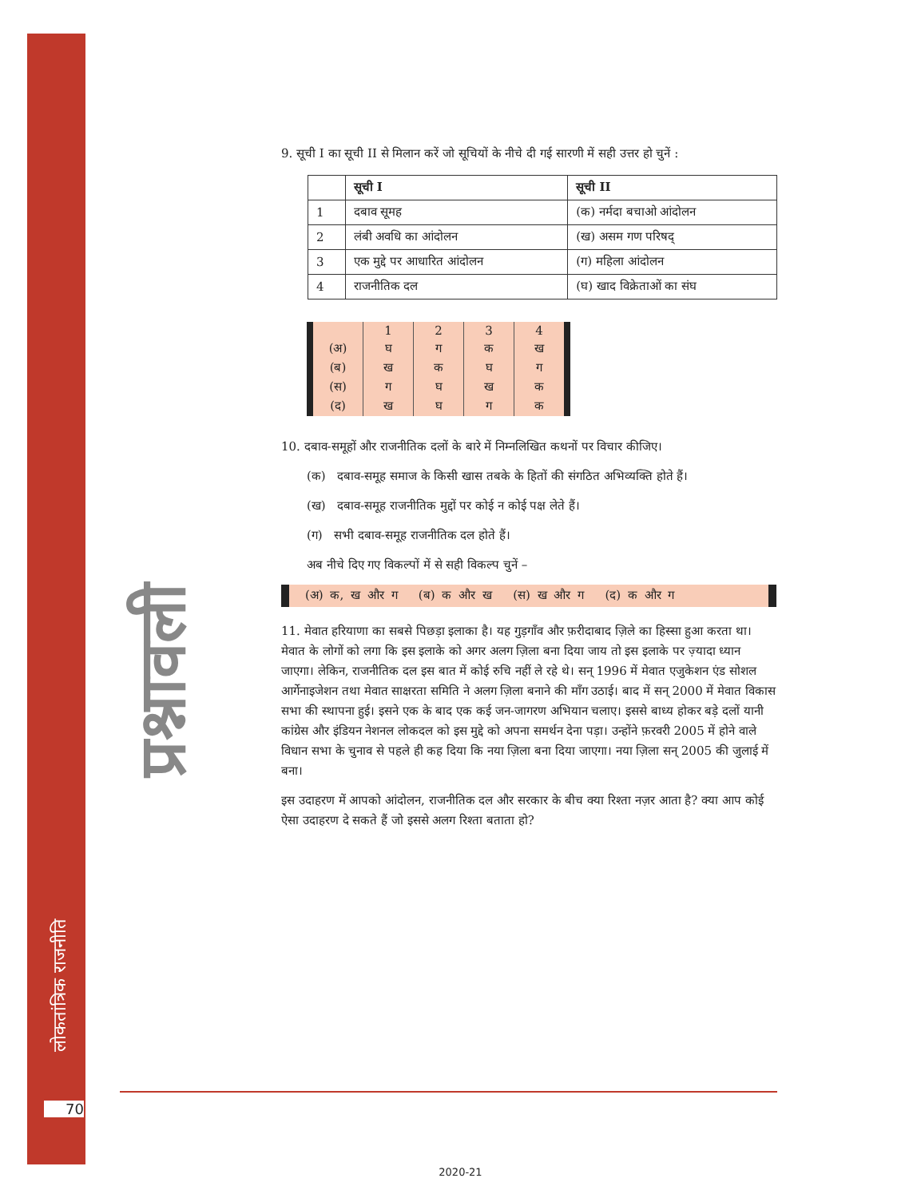लोकतांत्रिक राजनीति
प्रश्नावली
9. सूची I का सूची II से मिलान करें जो सूचियों के नीचे दी गई सारणी में सही उत्तर हो चुनें :
| | सूची I | सूची II |
| 1 | दबाव सूमह | (क) नर्मदा बचाओ आंदोलन |
| 2 | लंबी अवधि का आंदोलन | (ख) असम गण परिषद् |
| 3 | एक मुद्दे पर आधारित आंदोलन | (ग) महिला आंदोलन |
| 4 | राजनीतिक दल | (घ) खाद विक्रेताओं का संघ |
| | 1 | 2 | 3 | 4 |
| (अ) | घ | ग | क | ख |
| (ब) | ख | क | घ | ग |
| (स) | ग | घ | ख | क |
| (द) | ख | घ | ग | क |
10. दबाव-समूहों और राजनीतिक दलों के बारे में निम्नलिखित कथनों पर विचार कीजिए।
(क) दबाव-समूह समाज के किसी खास तबके के हितों की संगठित अभिव्यक्ति होते हैं।
(ख) दबाव-समूह राजनीतिक मुद्दों पर कोई न कोई पक्ष लेते हैं।
(ग) सभी दबाव-समूह राजनीतिक दल होते हैं।
अब नीचे दिए गए विकल्पों में से सही विकल्प चुनें –
(अ) क, ख और ग (ब) क और ख (स) ख और ग (द) क और ग
11. मेवात हरियाणा का सबसे पिछड़ा इलाका है। यह गुड़गाँव और फ़रीदाबाद ज़िले का हिस्सा हुआ करता था। मेवात के लोगों को लगा कि इस इलाके को अगर अलग ज़िला बना दिया जाय तो इस इलाके पर ज़्यादा ध्यान जाएगा। लेकिन, राजनीतिक दल इस बात में कोई रुचि नहीं ले रहे थे। सन् 1996 में मेवात एजुकेशन एंड सोशल आर्गेनाइजेशन तथा मेवात साक्षरता समिति ने अलग ज़िला बनाने की माँग उठाई। बाद में सन् 2000 में मेवात विकास सभा की स्थापना हुई। इसने एक के बाद एक कई जन-जागरण अभियान चलाए। इससे बाध्य होकर बड़े दलों यानी कांग्रेस और इंडियन नेशनल लोकदल को इस मुद्दे को अपना समर्थन देना पड़ा। उन्होंने फ़रवरी 2005 में होने वाले विधान सभा के चुनाव से पहले ही कह दिया कि नया ज़िला बना दिया जाएगा। नया ज़िला सन् 2005 की जुलाई में बना।
इस उदाहरण में आपको आंदोलन, राजनीतिक दल और सरकार के बीच क्या रिश्ता नज़र आता है? क्या आप कोई ऐसा उदाहरण दे सकते हैं जो इससे अलग रिश्ता बताता हो?
70
2020-21